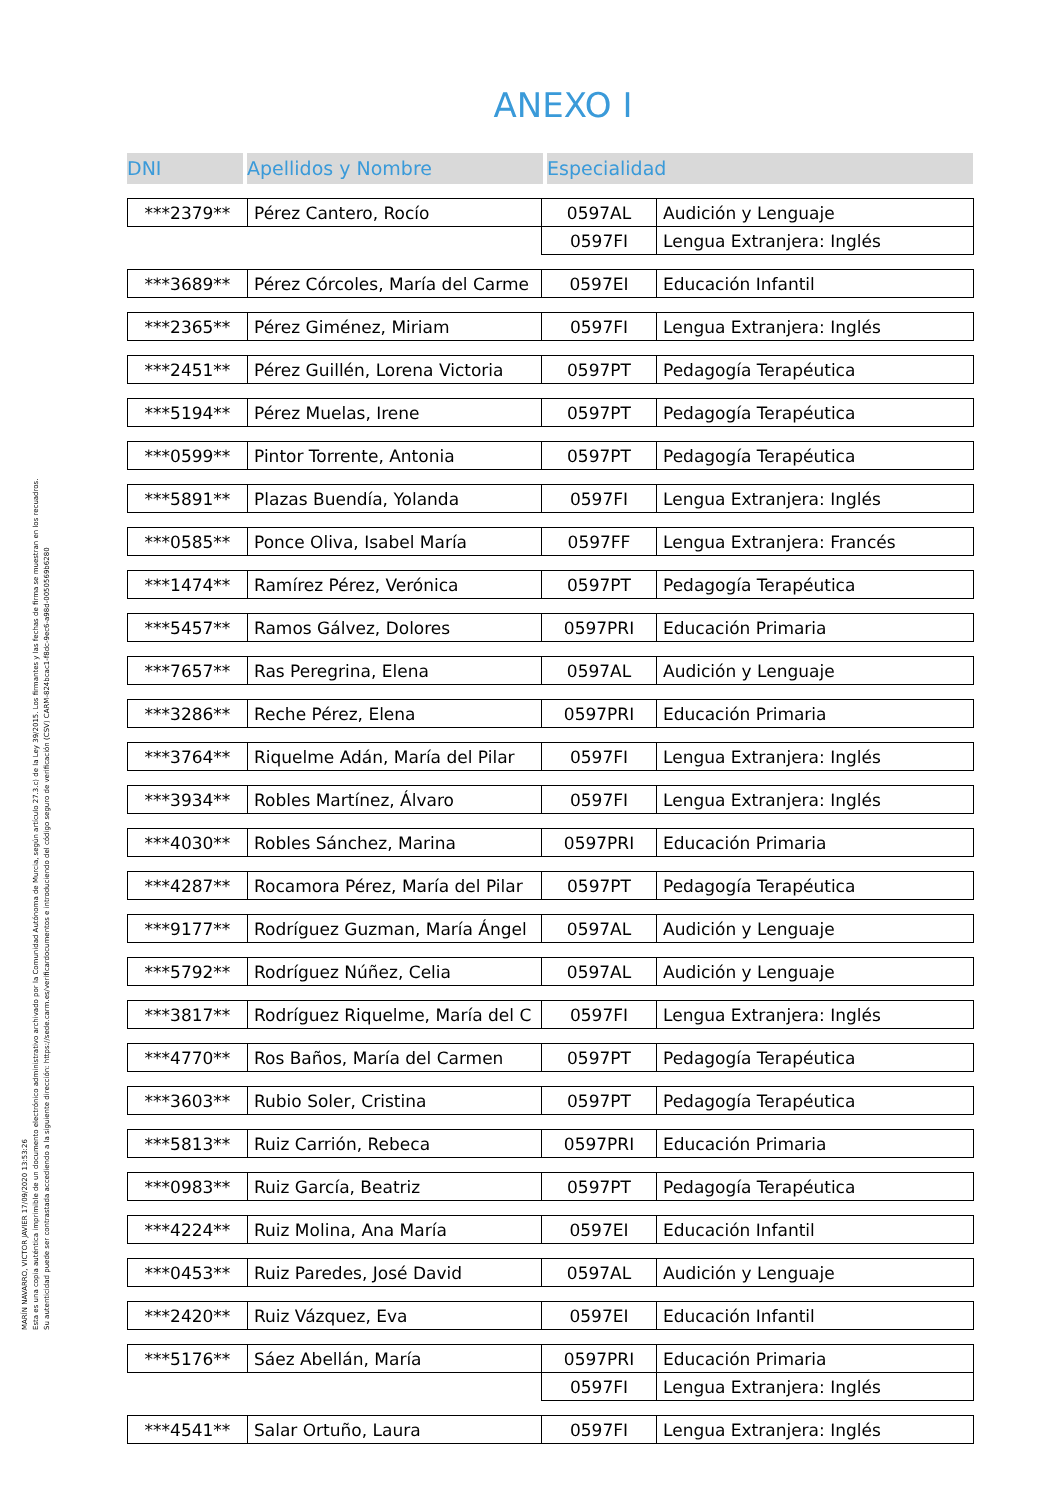MARÍN NAVARRO, VICTOR JAVIER 17/09/2020 13:53:26
Esta es una copia auténtica imprimible de un documento electrónico administrativo archivado por la Comunidad Autónoma de Murcia, según artículo 27.3.c) de la Ley 39/2015. Los firmantes y las fechas de firma se muestran en los recuadros.
Su autenticidad puede ser contrastada accediendo a la siguiente dirección: https://sede.carm.es/verificardocumentos e introduciendo del código seguro de verificación (CSV) CARM-824bcac1-f8dc-9ec6-a98d-0050569b6280
ANEXO I
DNI Apellidos y Nombre Especialidad
| ***2379** | Pérez Cantero, Rocío | 0597AL | Audición y Lenguaje |
| | | 0597FI | Lengua Extranjera: Inglés |
| ***3689** | Pérez Córcoles, María del Carme | 0597EI | Educación Infantil |
| ***2365** | Pérez Giménez, Miriam | 0597FI | Lengua Extranjera: Inglés |
| ***2451** | Pérez Guillén, Lorena Victoria | 0597PT | Pedagogía Terapéutica |
| ***5194** | Pérez Muelas, Irene | 0597PT | Pedagogía Terapéutica |
| ***0599** | Pintor Torrente, Antonia | 0597PT | Pedagogía Terapéutica |
| ***5891** | Plazas Buendía, Yolanda | 0597FI | Lengua Extranjera: Inglés |
| ***0585** | Ponce Oliva, Isabel María | 0597FF | Lengua Extranjera: Francés |
| ***1474** | Ramírez Pérez, Verónica | 0597PT | Pedagogía Terapéutica |
| ***5457** | Ramos Gálvez, Dolores | 0597PRI | Educación Primaria |
| ***7657** | Ras Peregrina, Elena | 0597AL | Audición y Lenguaje |
| ***3286** | Reche Pérez, Elena | 0597PRI | Educación Primaria |
| ***3764** | Riquelme Adán, María del Pilar | 0597FI | Lengua Extranjera: Inglés |
| ***3934** | Robles Martínez, Álvaro | 0597FI | Lengua Extranjera: Inglés |
| ***4030** | Robles Sánchez, Marina | 0597PRI | Educación Primaria |
| ***4287** | Rocamora Pérez, María del Pilar | 0597PT | Pedagogía Terapéutica |
| ***9177** | Rodríguez Guzman, María Ángel | 0597AL | Audición y Lenguaje |
| ***5792** | Rodríguez Núñez, Celia | 0597AL | Audición y Lenguaje |
| ***3817** | Rodríguez Riquelme, María del C | 0597FI | Lengua Extranjera: Inglés |
| ***4770** | Ros Baños, María del Carmen | 0597PT | Pedagogía Terapéutica |
| ***3603** | Rubio Soler, Cristina | 0597PT | Pedagogía Terapéutica |
| ***5813** | Ruiz Carrión, Rebeca | 0597PRI | Educación Primaria |
| ***0983** | Ruiz García, Beatriz | 0597PT | Pedagogía Terapéutica |
| ***4224** | Ruiz Molina, Ana María | 0597EI | Educación Infantil |
| ***0453** | Ruiz Paredes, José David | 0597AL | Audición y Lenguaje |
| ***2420** | Ruiz Vázquez, Eva | 0597EI | Educación Infantil |
| ***5176** | Sáez Abellán, María | 0597PRI | Educación Primaria |
| | | 0597FI | Lengua Extranjera: Inglés |
| ***4541** | Salar Ortuño, Laura | 0597FI | Lengua Extranjera: Inglés |